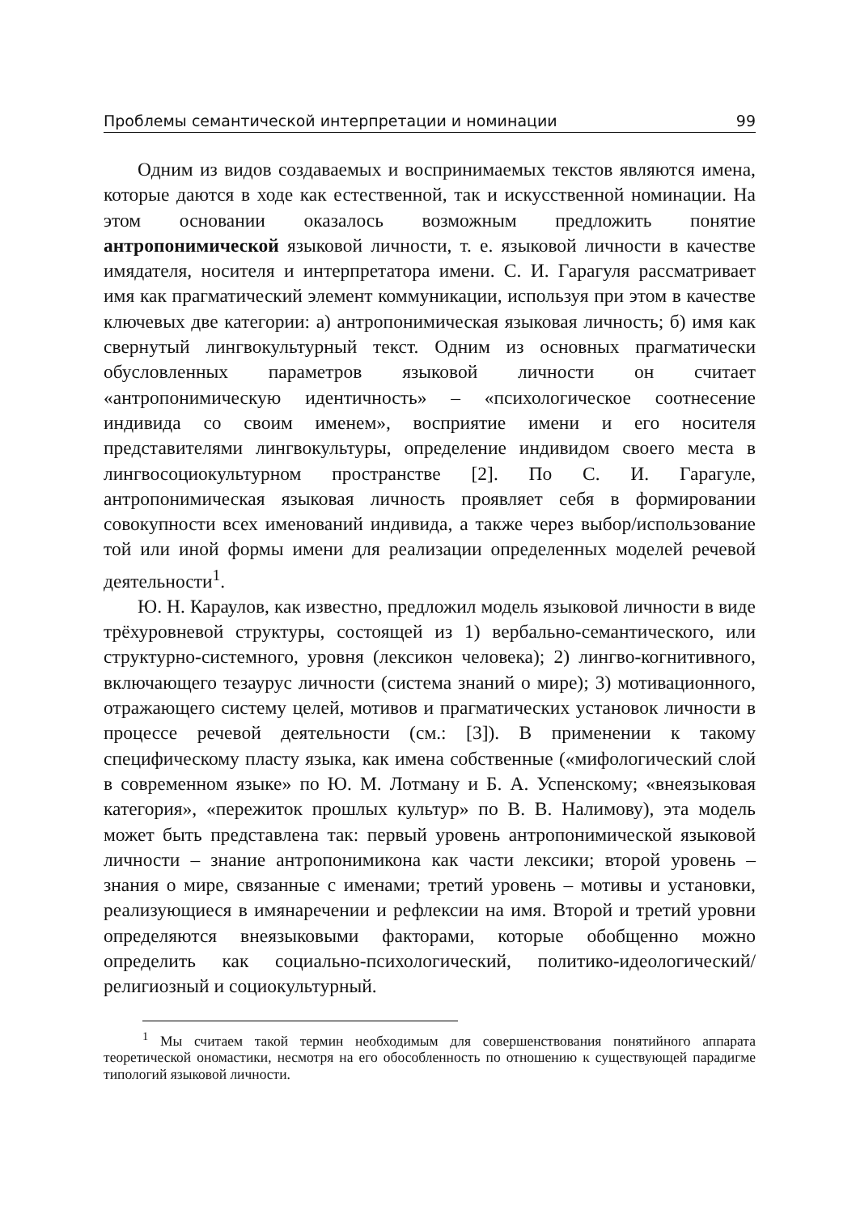Проблемы семантической интерпретации и номинации 99
Одним из видов создаваемых и воспринимаемых текстов являются имена, которые даются в ходе как естественной, так и искусственной номинации. На этом основании оказалось возможным предложить понятие антропонимической языковой личности, т. е. языковой личности в качестве имядателя, носителя и интерпретатора имени. С. И. Гарагуля рассматривает имя как прагматический элемент коммуникации, используя при этом в качестве ключевых две категории: а) антропонимическая языковая личность; б) имя как свернутый лингвокультурный текст. Одним из основных прагматически обусловленных параметров языковой личности он считает «антропонимическую идентичность» – «психологическое соотнесение индивида со своим именем», восприятие имени и его носителя представителями лингвокультуры, определение индивидом своего места в лингвосоциокультурном пространстве [2]. По С. И. Гарагуле, антропонимическая языковая личность проявляет себя в формировании совокупности всех именований индивида, а также через выбор/использование той или иной формы имени для реализации определенных моделей речевой деятельности<sup>1</sup>.
Ю. Н. Караулов, как известно, предложил модель языковой личности в виде трёхуровневой структуры, состоящей из 1) вербально-семантического, или структурно-системного, уровня (лексикон человека); 2) лингво-когнитивного, включающего тезаурус личности (система знаний о мире); 3) мотивационного, отражающего систему целей, мотивов и прагматических установок личности в процессе речевой деятельности (см.: [3]). В применении к такому специфическому пласту языка, как имена собственные («мифологический слой в современном языке» по Ю. М. Лотману и Б. А. Успенскому; «внеязыковая категория», «пережиток прошлых культур» по В. В. Налимову), эта модель может быть представлена так: первый уровень антропонимической языковой личности – знание антропонимикона как части лексики; второй уровень – знания о мире, связанные с именами; третий уровень – мотивы и установки, реализующиеся в имянаречении и рефлексии на имя. Второй и третий уровни определяются внеязыковыми факторами, которые обобщенно можно определить как социально-психологический, политико-идеологический/религиозный и социокультурный.
<sup>1</sup> Мы считаем такой термин необходимым для совершенствования понятийного аппарата теоретической ономастики, несмотря на его обособленность по отношению к существующей парадигме типологий языковой личности.